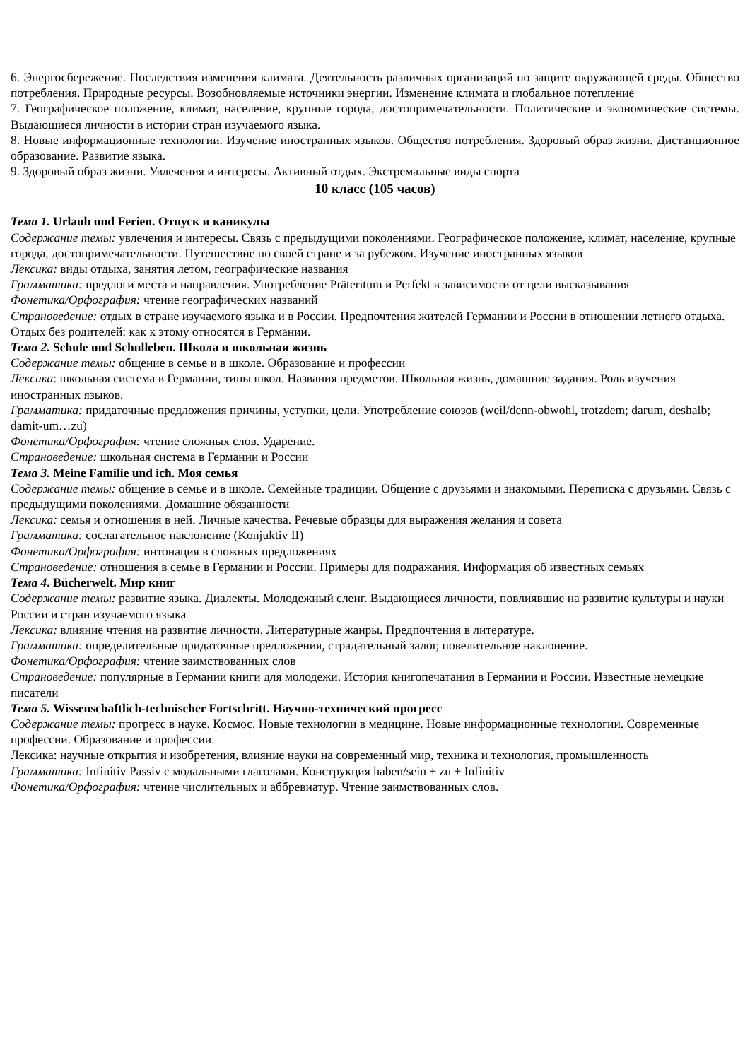6. Энергосбережение. Последствия изменения климата. Деятельность различных организаций по защите окружающей среды. Общество потребления. Природные ресурсы. Возобновляемые источники энергии. Изменение климата и глобальное потепление
7. Географическое положение, климат, население, крупные города, достопримечательности. Политические и экономические системы. Выдающиеся личности в истории стран изучаемого языка.
8. Новые информационные технологии. Изучение иностранных языков. Общество потребления. Здоровый образ жизни. Дистанционное образование. Развитие языка.
9. Здоровый образ жизни. Увлечения и интересы. Активный отдых. Экстремальные виды спорта
10 класс (105 часов)
Тема 1. Urlaub und Ferien. Отпуск и каникулы
Содержание темы: увлечения и интересы. Связь с предыдущими поколениями. Географическое положение, климат, население, крупные города, достопримечательности. Путешествие по своей стране и за рубежом. Изучение иностранных языков
Лексика: виды отдыха, занятия летом, географические названия
Грамматика: предлоги места и направления. Употребление Präteritum и Perfekt в зависимости от цели высказывания
Фонетика/Орфография: чтение географических названий
Страноведение: отдых в стране изучаемого языка и в России. Предпочтения жителей Германии и России в отношении летнего отдыха. Отдых без родителей: как к этому относятся в Германии.
Тема 2. Schule und Schulleben. Школа и школьная жизнь
Содержание темы: общение в семье и в школе. Образование и профессии
Лексика: школьная система в Германии, типы школ. Названия предметов. Школьная жизнь, домашние задания. Роль изучения иностранных языков.
Грамматика: придаточные предложения причины, уступки, цели. Употребление союзов (weil/denn-obwohl, trotzdem; darum, deshalb; damit-um…zu)
Фонетика/Орфография: чтение сложных слов. Ударение.
Страноведение: школьная система в Германии и России
Тема 3. Meine Familie und ich. Моя семья
Содержание темы: общение в семье и в школе. Семейные традиции. Общение с друзьями и знакомыми. Переписка с друзьями. Связь с предыдущими поколениями. Домашние обязанности
Лексика: семья и отношения в ней. Личные качества. Речевые образцы для выражения желания и совета
Грамматика: сослагательное наклонение (Konjuktiv II)
Фонетика/Орфография: интонация в сложных предложениях
Страноведение: отношения в семье в Германии и России. Примеры для подражания. Информация об известных семьях
Тема 4. Bücherwelt. Мир книг
Содержание темы: развитие языка. Диалекты. Молодежный сленг. Выдающиеся личности, повлиявшие на развитие культуры и науки России и стран изучаемого языка
Лексика: влияние чтения на развитие личности. Литературные жанры. Предпочтения в литературе.
Грамматика: определительные придаточные предложения, страдательный залог, повелительное наклонение.
Фонетика/Орфография: чтение заимствованных слов
Страноведение: популярные в Германии книги для молодежи. История книгопечатания в Германии и России. Известные немецкие писатели
Тема 5. Wissenschaftlich-technischer Fortschritt. Научно-технический прогресс
Содержание темы: прогресс в науке. Космос. Новые технологии в медицине. Новые информационные технологии. Современные профессии. Образование и профессии.
Лексика: научные открытия и изобретения, влияние науки на современный мир, техника и технология, промышленность
Грамматика: Infinitiv Passiv с модальными глаголами. Конструкция haben/sein + zu + Infinitiv
Фонетика/Орфография: чтение числительных и аббревиатур. Чтение заимствованных слов.